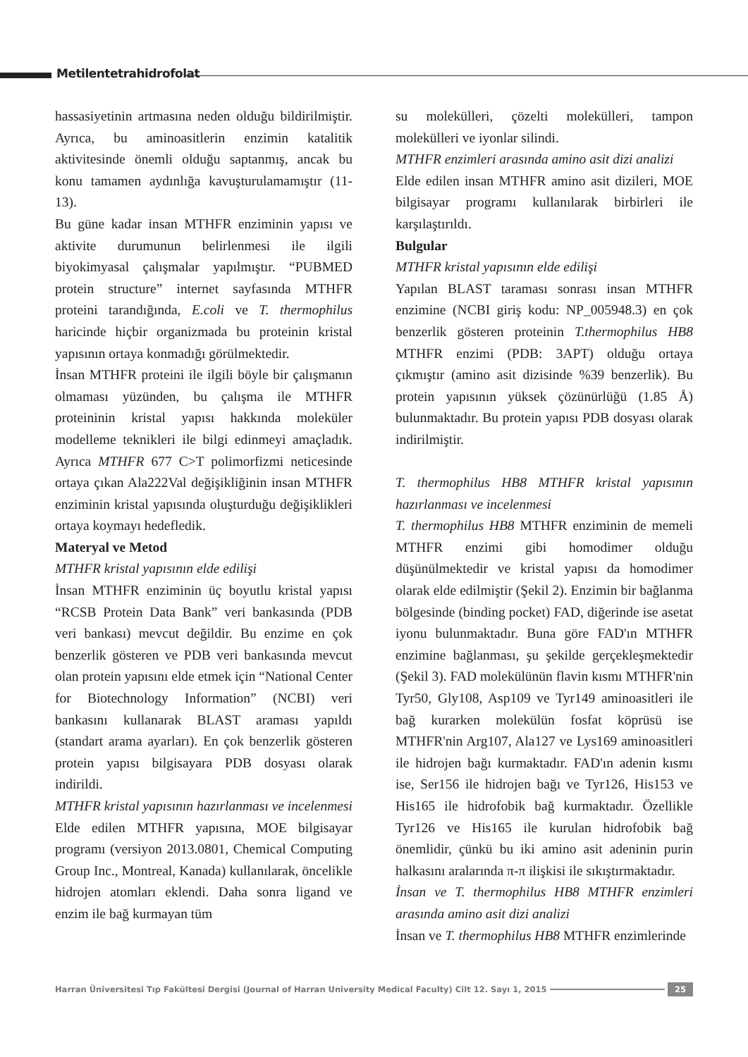Metilentetrahidrofolat
hassasiyetinin artmasına neden olduğu bildirilmiştir. Ayrıca, bu aminoasitlerin enzimin katalitik aktivitesinde önemli olduğu saptanmış, ancak bu konu tamamen aydınlığa kavuşturulamamıştır (11-13).
Bu güne kadar insan MTHFR enziminin yapısı ve aktivite durumunun belirlenmesi ile ilgili biyokimyasal çalışmalar yapılmıştır. “PUBMED protein structure” internet sayfasında MTHFR proteini tarandığında, E.coli ve T. thermophilus haricinde hiçbir organizmada bu proteinin kristal yapısının ortaya konmadığı görülmektedir.
İnsan MTHFR proteini ile ilgili böyle bir çalışmanın olmaması yüzünden, bu çalışma ile MTHFR proteininin kristal yapısı hakkında moleküler modelleme teknikleri ile bilgi edinmeyi amaçladık. Ayrıca MTHFR 677 C>T polimorfizmi neticesinde ortaya çıkan Ala222Val değişikliğinin insan MTHFR enziminin kristal yapısında oluşturduğu değişiklikleri ortaya koymayı hedefledik.
Materyal ve Metod
MTHFR kristal yapısının elde edilişi
İnsan MTHFR enziminin üç boyutlu kristal yapısı “RCSB Protein Data Bank” veri bankasında (PDB veri bankası) mevcut değildir. Bu enzime en çok benzerlik gösteren ve PDB veri bankasında mevcut olan protein yapısını elde etmek için “National Center for Biotechnology Information” (NCBI) veri bankasını kullanarak BLAST araması yapıldı (standart arama ayarları). En çok benzerlik gösteren protein yapısı bilgisayara PDB dosyası olarak indirildi.
MTHFR kristal yapısının hazırlanması ve incelenmesi
Elde edilen MTHFR yapısına, MOE bilgisayar programı (versiyon 2013.0801, Chemical Computing Group Inc., Montreal, Kanada) kullanılarak, öncelikle hidrojen atomları eklendi. Daha sonra ligand ve enzim ile bağ kurmayan tüm
su molekülleri, çözelti molekülleri, tampon molekülleri ve iyonlar silindi.
MTHFR enzimleri arasında amino asit dizi analizi
Elde edilen insan MTHFR amino asit dizileri, MOE bilgisayar programı kullanılarak birbirleri ile karşılaştırıldı.
Bulgular
MTHFR kristal yapısının elde edilişi
Yapılan BLAST taraması sonrası insan MTHFR enzimine (NCBI giriş kodu: NP_005948.3) en çok benzerlik gösteren proteinin T.thermophilus HB8 MTHFR enzimi (PDB: 3APT) olduğu ortaya çıkmıştır (amino asit dizisinde %39 benzerlik). Bu protein yapısının yüksek çözünürlüğü (1.85 Å) bulunmaktadır. Bu protein yapısı PDB dosyası olarak indirilmiştir.
T. thermophilus HB8 MTHFR kristal yapısının hazırlanması ve incelenmesi
T. thermophilus HB8 MTHFR enziminin de memeli MTHFR enzimi gibi homodimer olduğu düşünülmektedir ve kristal yapısı da homodimer olarak elde edilmiştir (Şekil 2). Enzimin bir bağlanma bölgesinde (binding pocket) FAD, diğerinde ise asetat iyonu bulunmaktadır. Buna göre FAD'ın MTHFR enzimine bağlanması, şu şekilde gerçekleşmektedir (Şekil 3). FAD molekülünün flavin kısmı MTHFR'nin Tyr50, Gly108, Asp109 ve Tyr149 aminoasitleri ile bağ kurarken molekülün fosfat köprüsü ise MTHFR'nin Arg107, Ala127 ve Lys169 aminoasitleri ile hidrojen bağı kurmaktadır. FAD'ın adenin kısmı ise, Ser156 ile hidrojen bağı ve Tyr126, His153 ve His165 ile hidrofobik bağ kurmaktadır. Özellikle Tyr126 ve His165 ile kurulan hidrofobik bağ önemlidir, çünkü bu iki amino asit adeninin purin halkasını aralarında π-π ilişkisi ile sıkıştırmaktadır.
İnsan ve T. thermophilus HB8 MTHFR enzimleri arasında amino asit dizi analizi
İnsan ve T. thermophilus HB8 MTHFR enzimlerinde
Harran Üniversitesi Tıp Fakültesi Dergisi (Journal of Harran University Medical Faculty) Cilt 12. Sayı 1, 2015 25